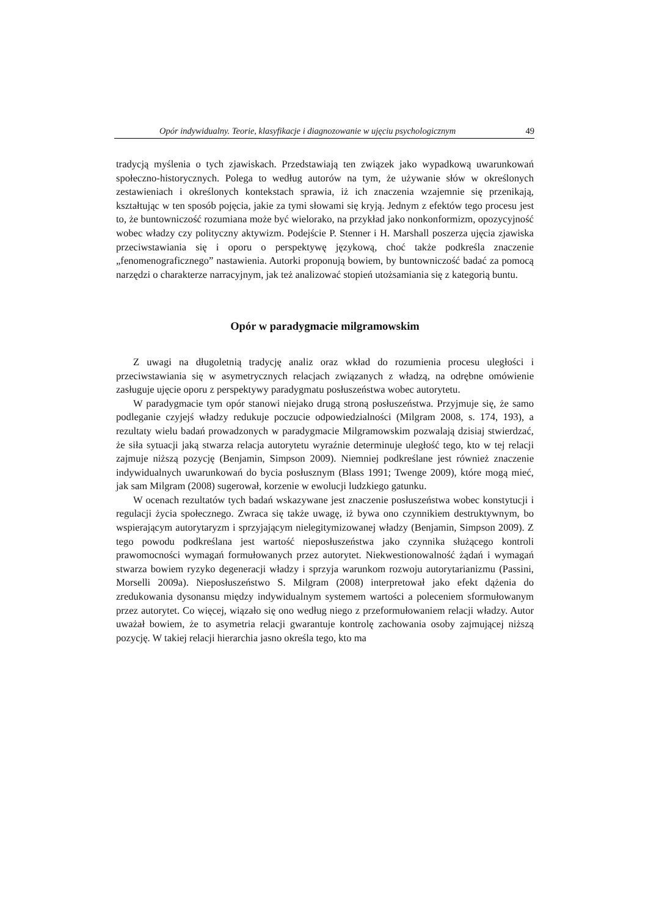Opór indywidualny. Teorie, klasyfikacje i diagnozowanie w ujęciu psychologicznym 49
tradycją myślenia o tych zjawiskach. Przedstawiają ten związek jako wypadkową uwarunkowań społeczno-historycznych. Polega to według autorów na tym, że używanie słów w określonych zestawieniach i określonych kontekstach sprawia, iż ich znaczenia wzajemnie się przenikają, kształtując w ten sposób pojęcia, jakie za tymi słowami się kryją. Jednym z efektów tego procesu jest to, że buntowniczość rozumiana może być wielorako, na przykład jako nonkonformizm, opozycyjność wobec władzy czy polityczny aktywizm. Podejście P. Stenner i H. Marshall poszerza ujęcia zjawiska przeciwstawiania się i oporu o perspektywę językową, choć także podkreśla znaczenie „fenomenograficznego” nastawienia. Autorki proponują bowiem, by buntowniczość badać za pomocą narzędzi o charakterze narracyjnym, jak też analizować stopień utożsamiania się z kategorią buntu.
Opór w paradygmacie milgramowskim
Z uwagi na długoletnią tradycję analiz oraz wkład do rozumienia procesu uległości i przeciwstawiania się w asymetrycznych relacjach związanych z władzą, na odrębne omówienie zasługuje ujęcie oporu z perspektywy paradygmatu posłuszeństwa wobec autorytetu.
W paradygmacie tym opór stanowi niejako drugą stroną posłuszeństwa. Przyjmuje się, że samo podleganie czyjejś władzy redukuje poczucie odpowiedzialności (Milgram 2008, s. 174, 193), a rezultaty wielu badań prowadzonych w paradygmacie Milgramowskim pozwalają dzisiaj stwierdzać, że siła sytuacji jaką stwarza relacja autorytetu wyraźnie determinuje uległość tego, kto w tej relacji zajmuje niższą pozycję (Benjamin, Simpson 2009). Niemniej podkreślane jest również znaczenie indywidualnych uwarunkowań do bycia posłusznym (Blass 1991; Twenge 2009), które mogą mieć, jak sam Milgram (2008) sugerował, korzenie w ewolucji ludzkiego gatunku.
W ocenach rezultatów tych badań wskazywane jest znaczenie posłuszeństwa wobec konstytucji i regulacji życia społecznego. Zwraca się także uwagę, iż bywa ono czynnikiem destruktywnym, bo wspierającym autorytaryzm i sprzyjającym nielegitymizowanej władzy (Benjamin, Simpson 2009). Z tego powodu podkreślana jest wartość nieposłuszeństwa jako czynnika służącego kontroli prawomocności wymagań formułowanych przez autorytet. Niekwestionowalność żądań i wymagań stwarza bowiem ryzyko degeneracji władzy i sprzyja warunkom rozwoju autorytarianizmu (Passini, Morselli 2009a). Nieposłuszeństwo S. Milgram (2008) interpretował jako efekt dążenia do zredukowania dysonansu między indywidualnym systemem wartości a poleceniem sformułowanym przez autorytet. Co więcej, wiązało się ono według niego z przeformułowaniem relacji władzy. Autor uważał bowiem, że to asymetria relacji gwarantuje kontrolę zachowania osoby zajmującej niższą pozycję. W takiej relacji hierarchia jasno określa tego, kto ma